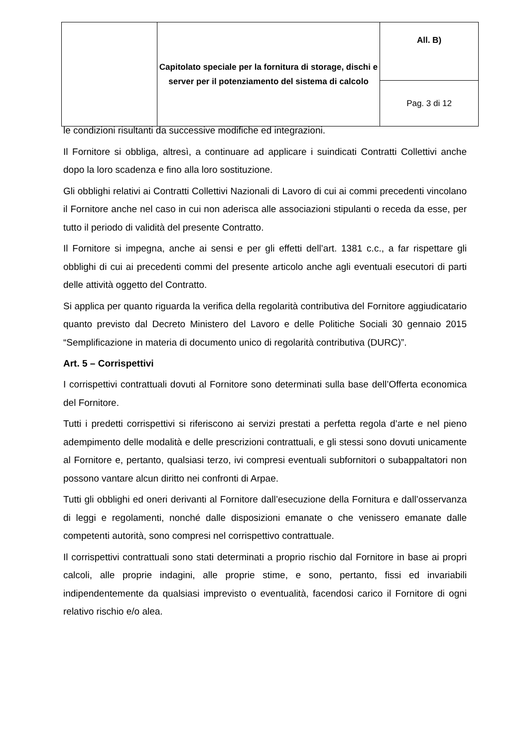| | Capitolato speciale per la fornitura di storage, dischi e server per il potenziamento del sistema di calcolo | All. B) |
| | | Pag. 3 di 12 |
le condizioni risultanti da successive modifiche ed integrazioni.
Il Fornitore si obbliga, altresì, a continuare ad applicare i suindicati Contratti Collettivi anche dopo la loro scadenza e fino alla loro sostituzione.
Gli obblighi relativi ai Contratti Collettivi Nazionali di Lavoro di cui ai commi precedenti vincolano il Fornitore anche nel caso in cui non aderisca alle associazioni stipulanti o receda da esse, per tutto il periodo di validità del presente Contratto.
Il Fornitore si impegna, anche ai sensi e per gli effetti dell’art. 1381 c.c., a far rispettare gli obblighi di cui ai precedenti commi del presente articolo anche agli eventuali esecutori di parti delle attività oggetto del Contratto.
Si applica per quanto riguarda la verifica della regolarità contributiva del Fornitore aggiudicatario quanto previsto dal Decreto Ministero del Lavoro e delle Politiche Sociali 30 gennaio 2015 “Semplificazione in materia di documento unico di regolarità contributiva (DURC)”.
Art. 5 – Corrispettivi
I corrispettivi contrattuali dovuti al Fornitore sono determinati sulla base dell’Offerta economica del Fornitore.
Tutti i predetti corrispettivi si riferiscono ai servizi prestati a perfetta regola d’arte e nel pieno adempimento delle modalità e delle prescrizioni contrattuali, e gli stessi sono dovuti unicamente al Fornitore e, pertanto, qualsiasi terzo, ivi compresi eventuali subfornitori o subappaltatori non possono vantare alcun diritto nei confronti di Arpae.
Tutti gli obblighi ed oneri derivanti al Fornitore dall’esecuzione della Fornitura e dall’osservanza di leggi e regolamenti, nonché dalle disposizioni emanate o che venissero emanate dalle competenti autorità, sono compresi nel corrispettivo contrattuale.
Il corrispettivi contrattuali sono stati determinati a proprio rischio dal Fornitore in base ai propri calcoli, alle proprie indagini, alle proprie stime, e sono, pertanto, fissi ed invariabili indipendentemente da qualsiasi imprevisto o eventualità, facendosi carico il Fornitore di ogni relativo rischio e/o alea.